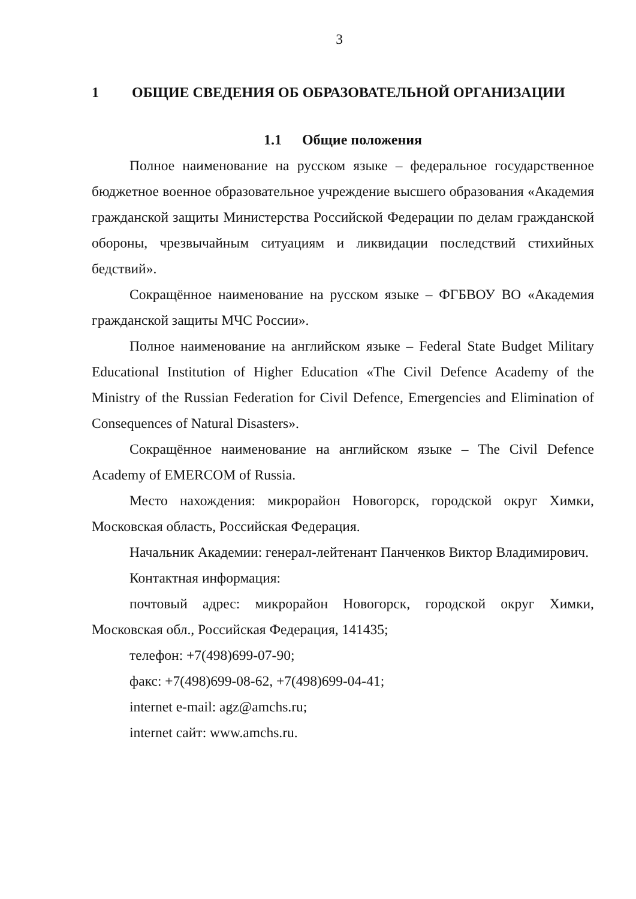3
1 ОБЩИЕ СВЕДЕНИЯ ОБ ОБРАЗОВАТЕЛЬНОЙ ОРГАНИЗАЦИИ
1.1 Общие положения
Полное наименование на русском языке – федеральное государственное бюджетное военное образовательное учреждение высшего образования «Академия гражданской защиты Министерства Российской Федерации по делам гражданской обороны, чрезвычайным ситуациям и ликвидации последствий стихийных бедствий».
Сокращённое наименование на русском языке – ФГБВОУ ВО «Академия гражданской защиты МЧС России».
Полное наименование на английском языке – Federal State Budget Military Educational Institution of Higher Education «The Civil Defence Academy of the Ministry of the Russian Federation for Civil Defence, Emergencies and Elimination of Consequences of Natural Disasters».
Сокращённое наименование на английском языке – The Civil Defence Academy of EMERCOM of Russia.
Место нахождения: микрорайон Новогорск, городской округ Химки, Московская область, Российская Федерация.
Начальник Академии: генерал-лейтенант Панченков Виктор Владимирович.
Контактная информация:
почтовый адрес: микрорайон Новогорск, городской округ Химки, Московская обл., Российская Федерация, 141435;
телефон: +7(498)699-07-90;
факс: +7(498)699-08-62, +7(498)699-04-41;
internet e-mail: agz@amchs.ru;
internet сайт: www.amchs.ru.